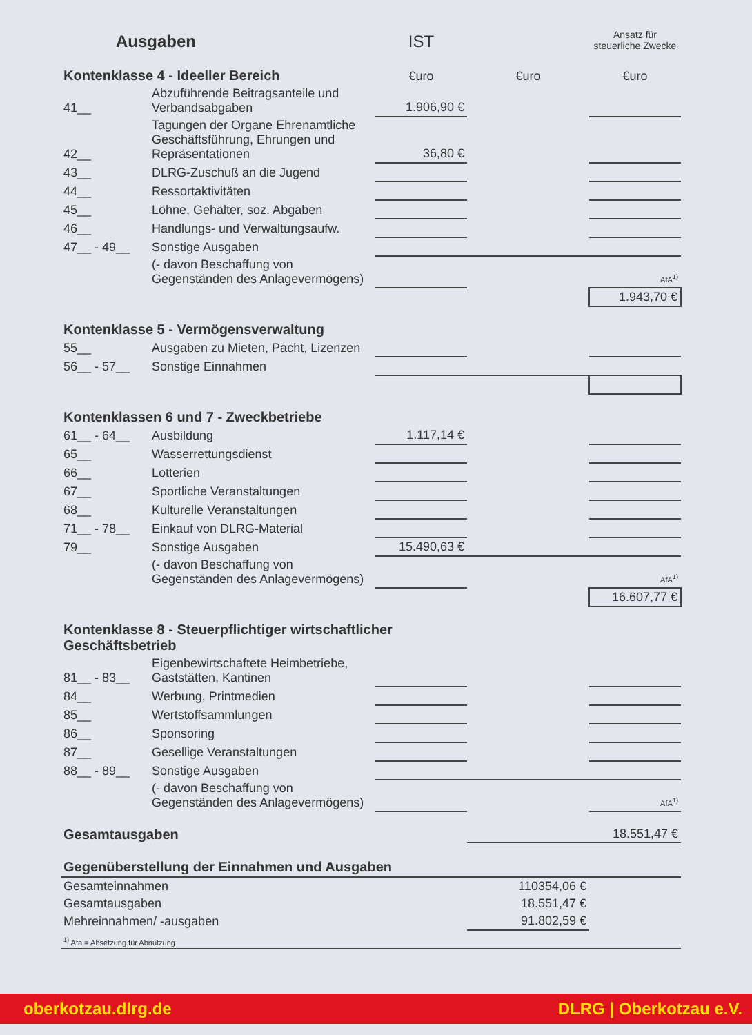| Ausgaben | | IST | | Ansatz für steuerliche Zwecke |
| Kontenklasse 4 - Ideeller Bereich | | €uro | €uro | €uro |
| 41__ | Abzuführende Beitragsanteile und Verbandsabgaben | 1.906,90 € | | |
| 42__ | Tagungen der Organe Ehrenamtliche Geschäftsführung, Ehrungen und Repräsentationen | 36,80 € | | |
| 43__ | DLRG-Zuschuß an die Jugend | | | |
| 44__ | Ressortaktivitäten | | | |
| 45__ | Löhne, Gehälter, soz. Abgaben | | | |
| 46__ | Handlungs- und Verwaltungsaufw. | | | |
| 47__ - 49__ | Sonstige Ausgaben | | | |
| | (- davon Beschaffung von Gegenständen des Anlagevermögens) | | | AfA<sup>1)</sup> |
| | | | | 1.943,70 € |
| Kontenklasse 5 - Vermögensverwaltung | | | | |
| 55__ | Ausgaben zu Mieten, Pacht, Lizenzen | | | |
| 56__ - 57__ | Sonstige Einnahmen | | | |
| Kontenklassen 6 und 7 - Zweckbetriebe | | | | |
| 61__ - 64__ | Ausbildung | 1.117,14 € | | |
| 65__ | Wasserrettungsdienst | | | |
| 66__ | Lotterien | | | |
| 67__ | Sportliche Veranstaltungen | | | |
| 68__ | Kulturelle Veranstaltungen | | | |
| 71__ - 78__ | Einkauf von DLRG-Material | | | |
| 79__ | Sonstige Ausgaben | 15.490,63 € | | |
| | (- davon Beschaffung von Gegenständen des Anlagevermögens) | | | AfA<sup>1)</sup> |
| | | | | 16.607,77 € |
| Kontenklasse 8 - Steuerpflichtiger wirtschaftlicher Geschäftsbetrieb | | | | |
| 81__ - 83__ | Eigenbewirtschaftete Heimbetriebe, Gaststätten, Kantinen | | | |
| 84__ | Werbung, Printmedien | | | |
| 85__ | Wertstoffsammlungen | | | |
| 86__ | Sponsoring | | | |
| 87__ | Gesellige Veranstaltungen | | | |
| 88__ - 89__ | Sonstige Ausgaben | | | |
| | (- davon Beschaffung von Gegenständen des Anlagevermögens) | | | AfA<sup>1)</sup> |
| Gesamtausgaben | | | | 18.551,47 € |
| Gegenüberstellung der Einnahmen und Ausgaben | | | | |
| Gesamteinnahmen | | | 110354,06 € | |
| Gesamtausgaben | | | 18.551,47 € | |
| Mehreinnahmen/ -ausgaben | | | 91.802,59 € | |
| <sup>1)</sup> Afa = Absetzung für Abnutzung | | | | |
oberkotzau.dlrg.de DLRG | Oberkotzau e.V.